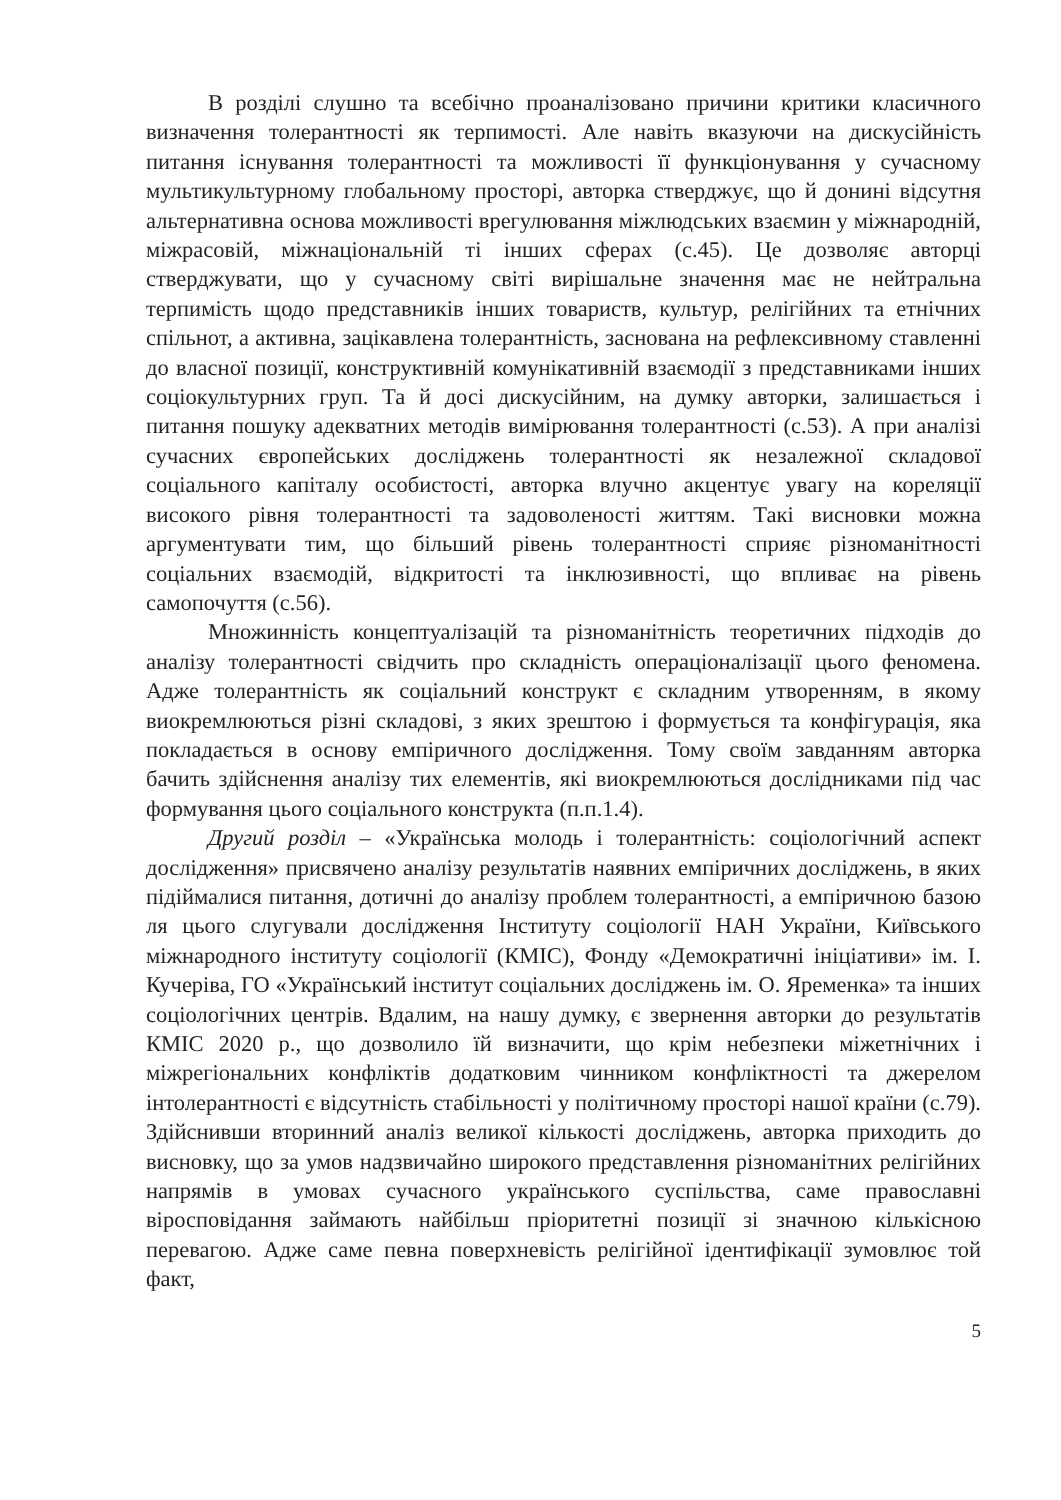В розділі слушно та всебічно проаналізовано причини критики класичного визначення толерантності як терпимості. Але навіть вказуючи на дискусійність питання існування толерантності та можливості її функціонування у сучасному мультикультурному глобальному просторі, авторка стверджує, що й донині відсутня альтернативна основа можливості врегулювання міжлюдських взаємин у міжнародній, міжрасовій, міжнаціональній ті інших сферах (с.45). Це дозволяє авторці стверджувати, що у сучасному світі вирішальне значення має не нейтральна терпимість щодо представників інших товариств, культур, релігійних та етнічних спільнот, а активна, зацікавлена толерантність, заснована на рефлексивному ставленні до власної позиції, конструктивній комунікативній взаємодії з представниками інших соціокультурних груп. Та й досі дискусійним, на думку авторки, залишається і питання пошуку адекватних методів вимірювання толерантності (с.53). А при аналізі сучасних європейських досліджень толерантності як незалежної складової соціального капіталу особистості, авторка влучно акцентує увагу на кореляції високого рівня толерантності та задоволеності життям. Такі висновки можна аргументувати тим, що більший рівень толерантності сприяє різноманітності соціальних взаємодій, відкритості та інклюзивності, що впливає на рівень самопочуття (с.56).
Множинність концептуалізацій та різноманітність теоретичних підходів до аналізу толерантності свідчить про складність операціоналізації цього феномена. Адже толерантність як соціальний конструкт є складним утворенням, в якому виокремлюються різні складові, з яких зрештою і формується та конфігурація, яка покладається в основу емпіричного дослідження. Тому своїм завданням авторка бачить здійснення аналізу тих елементів, які виокремлюються дослідниками під час формування цього соціального конструкта (п.п.1.4).
Другий розділ – «Українська молодь і толерантність: соціологічний аспект дослідження» присвячено аналізу результатів наявних емпіричних досліджень, в яких підіймалися питання, дотичні до аналізу проблем толерантності, а емпіричною базою ля цього слугували дослідження Інституту соціології НАН України, Київського міжнародного інституту соціології (КМІС), Фонду «Демократичні ініціативи» ім. І. Кучеріва, ГО «Український інститут соціальних досліджень ім. О. Яременка» та інших соціологічних центрів. Вдалим, на нашу думку, є звернення авторки до результатів КМІС 2020 р., що дозволило їй визначити, що крім небезпеки міжетнічних і міжрегіональних конфліктів додатковим чинником конфліктності та джерелом інтолерантності є відсутність стабільності у політичному просторі нашої країни (с.79). Здійснивши вторинний аналіз великої кількості досліджень, авторка приходить до висновку, що за умов надзвичайно широкого представлення різноманітних релігійних напрямів в умовах сучасного українського суспільства, саме православні віросповідання займають найбільш пріоритетні позиції зі значною кількісною перевагою. Адже саме певна поверхневість релігійної ідентифікації зумовлює той факт,
5